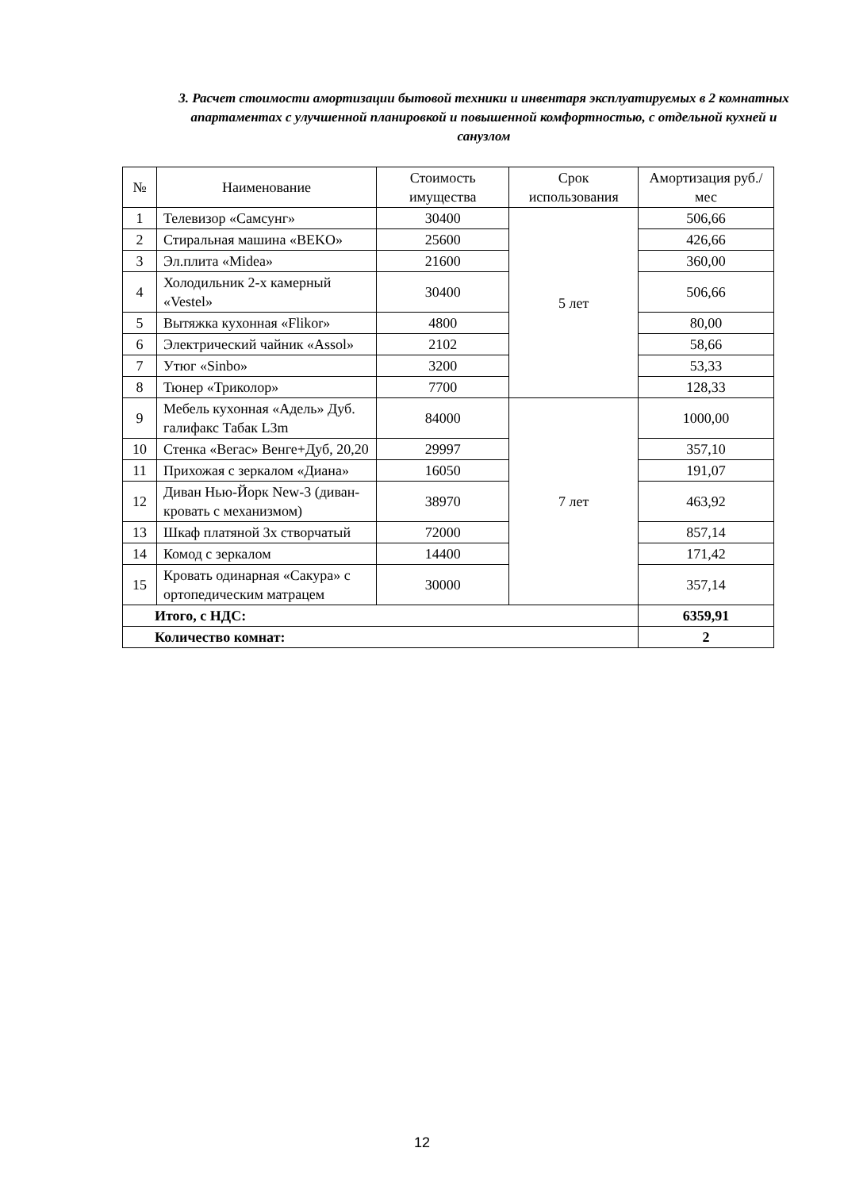3. Расчет стоимости амортизации бытовой техники и инвентаря эксплуатируемых в 2 комнатных апартаментах с улучшенной планировкой и повышенной комфортностью, с отдельной кухней и санузлом
| № | Наименование | Стоимость имущества | Срок использования | Амортизация руб./мес |
| --- | --- | --- | --- | --- |
| 1 | Телевизор «Самсунг» | 30400 | 5 лет | 506,66 |
| 2 | Стиральная машина «BEKO» | 25600 | | 426,66 |
| 3 | Эл.плита «Midea» | 21600 | | 360,00 |
| 4 | Холодильник 2-х камерный «Vestel» | 30400 | | 506,66 |
| 5 | Вытяжка кухонная «Flikor» | 4800 | | 80,00 |
| 6 | Электрический чайник «Assol» | 2102 | | 58,66 |
| 7 | Утюг «Sinbo» | 3200 | | 53,33 |
| 8 | Тюнер «Триколор» | 7700 | | 128,33 |
| 9 | Мебель кухонная «Адель» Дуб. галифакс Табак L3m | 84000 | 7 лет | 1000,00 |
| 10 | Стенка «Вегас» Венге+Дуб, 20,20 | 29997 | | 357,10 |
| 11 | Прихожая с зеркалом «Диана» | 16050 | | 191,07 |
| 12 | Диван Нью-Йорк New-3 (диван-кровать с механизмом) | 38970 | | 463,92 |
| 13 | Шкаф платяной 3х створчатый | 72000 | | 857,14 |
| 14 | Комод с зеркалом | 14400 | | 171,42 |
| 15 | Кровать одинарная «Сакура» с ортопедическим матрацем | 30000 | | 357,14 |
| Итого, с НДС: | | | | 6359,91 |
| Количество комнат: | | | | 2 |
12